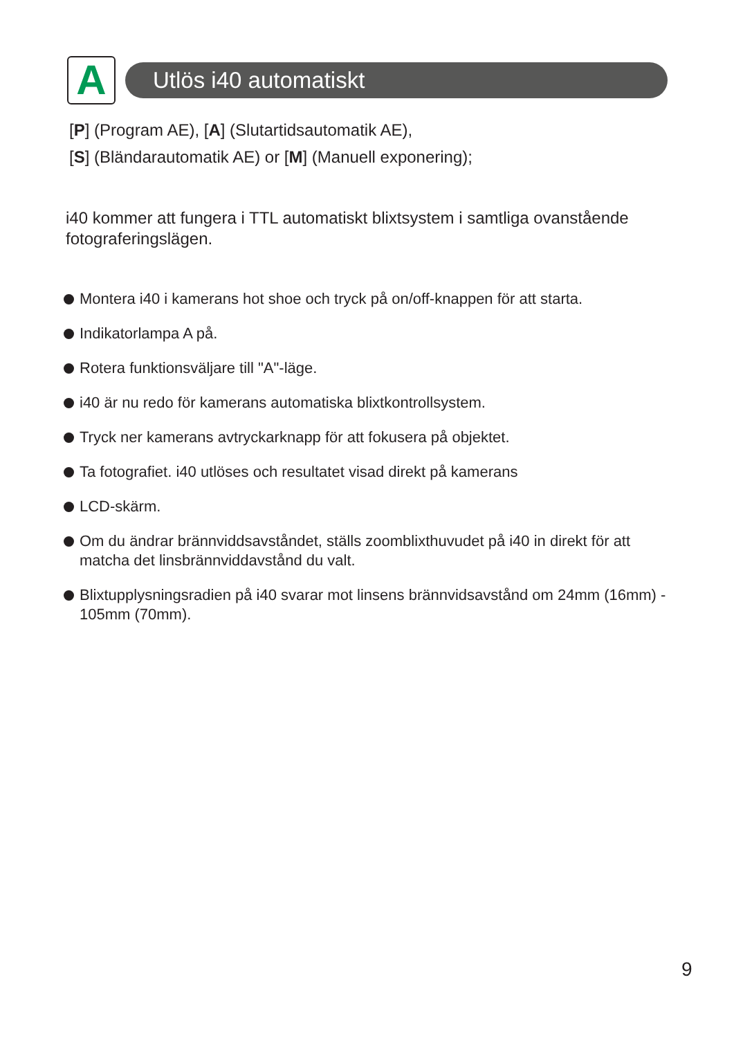A
Utlös i40 automatiskt
[P] (Program AE), [A] (Slutartidsautomatik AE),
[S] (Bländarautomatik AE) or [M] (Manuell exponering);
i40 kommer att fungera i TTL automatiskt blixtsystem i samtliga ovanstående fotograferingslägen.
Montera i40 i kamerans hot shoe och tryck på on/off-knappen för att starta.
Indikatorlampa A på.
Rotera funktionsväljare till "A"-läge.
i40 är nu redo för kamerans automatiska blixtkontrollsystem.
Tryck ner kamerans avtryckarknapp för att fokusera på objektet.
Ta fotografiet. i40 utlöses och resultatet visad direkt på kamerans
LCD-skärm.
Om du ändrar brännviddsavståndet, ställs zoomblixthuvudet på i40 in direkt för att matcha det linsbrännviddavstånd du valt.
Blixtupplysningsradien på i40 svarar mot linsens brännvidsavstånd om 24mm (16mm) - 105mm (70mm).
9